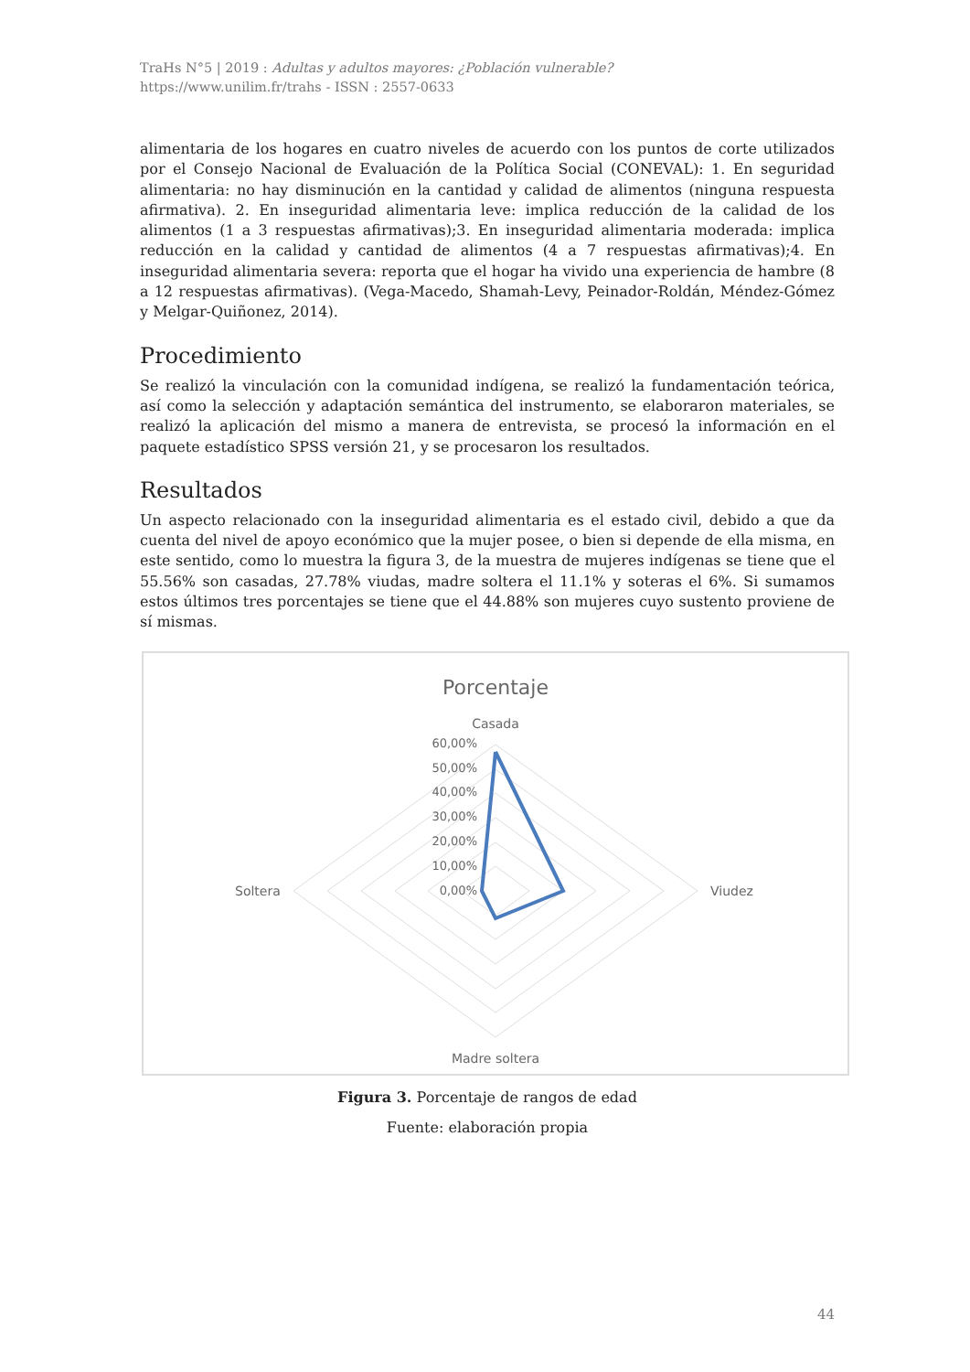TraHs N°5 | 2019 : Adultas y adultos mayores: ¿Población vulnerable?
https://www.unilim.fr/trahs - ISSN : 2557-0633
alimentaria de los hogares en cuatro niveles de acuerdo con los puntos de corte utilizados por el Consejo Nacional de Evaluación de la Política Social (CONEVAL): 1. En seguridad alimentaria: no hay disminución en la cantidad y calidad de alimentos (ninguna respuesta afirmativa). 2. En inseguridad alimentaria leve: implica reducción de la calidad de los alimentos (1 a 3 respuestas afirmativas);3. En inseguridad alimentaria moderada: implica reducción en la calidad y cantidad de alimentos (4 a 7 respuestas afirmativas);4. En inseguridad alimentaria severa: reporta que el hogar ha vivido una experiencia de hambre (8 a 12 respuestas afirmativas). (Vega-Macedo, Shamah-Levy, Peinador-Roldán, Méndez-Gómez y Melgar-Quiñonez, 2014).
Procedimiento
Se realizó la vinculación con la comunidad indígena, se realizó la fundamentación teórica, así como la selección y adaptación semántica del instrumento, se elaboraron materiales, se realizó la aplicación del mismo a manera de entrevista, se procesó la información en el paquete estadístico SPSS versión 21, y se procesaron los resultados.
Resultados
Un aspecto relacionado con la inseguridad alimentaria es el estado civil, debido a que da cuenta del nivel de apoyo económico que la mujer posee, o bien si depende de ella misma, en este sentido, como lo muestra la figura 3, de la muestra de mujeres indígenas se tiene que el 55.56% son casadas, 27.78% viudas, madre soltera el 11.1% y soteras el 6%. Si sumamos estos últimos tres porcentajes se tiene que el 44.88% son mujeres cuyo sustento proviene de sí mismas.
Porcentaje
Casada
Viudez
Soltera
Madre soltera
60,00%
50,00%
40,00%
30,00%
20,00%
10,00%
0,00%
Figura 3. Porcentaje de rangos de edad
Fuente: elaboración propia
44